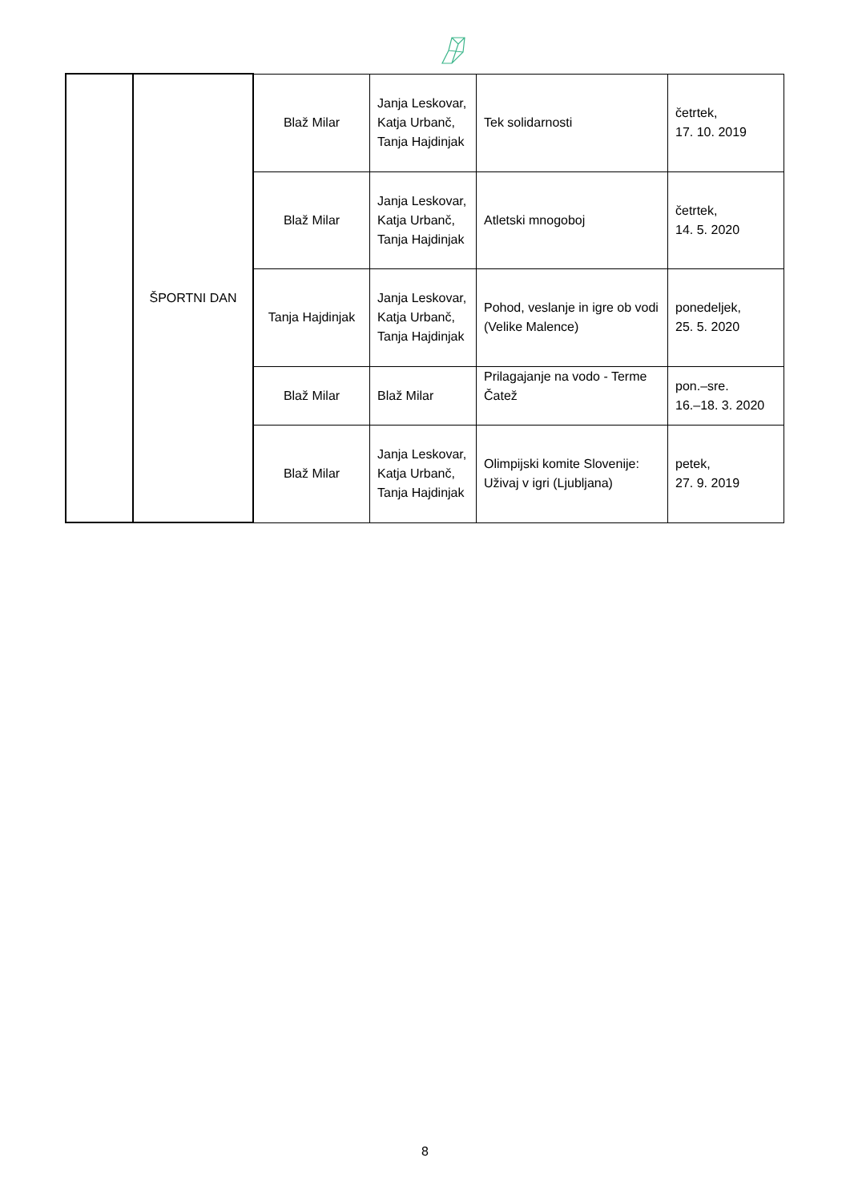| | ŠPORTNI DAN | Blaž Milar | Janja Leskovar, Katja Urbanč, Tanja Hajdinjak | Tek solidarnosti | četrtek, 17. 10. 2019 |
| | | Blaž Milar | Janja Leskovar, Katja Urbanč, Tanja Hajdinjak | Atletski mnogoboj | četrtek, 14. 5. 2020 |
| | | Tanja Hajdinjak | Janja Leskovar, Katja Urbanč, Tanja Hajdinjak | Pohod, veslanje in igre ob vodi (Velike Malence) | ponedeljek, 25. 5. 2020 |
| | | Blaž Milar | Blaž Milar | Prilagajanje na vodo - Terme Čatež | pon.–sre. 16.–18. 3. 2020 |
| | | Blaž Milar | Janja Leskovar, Katja Urbanč, Tanja Hajdinjak | Olimpijski komite Slovenije: Uživaj v igri (Ljubljana) | petek, 27. 9. 2019 |
8